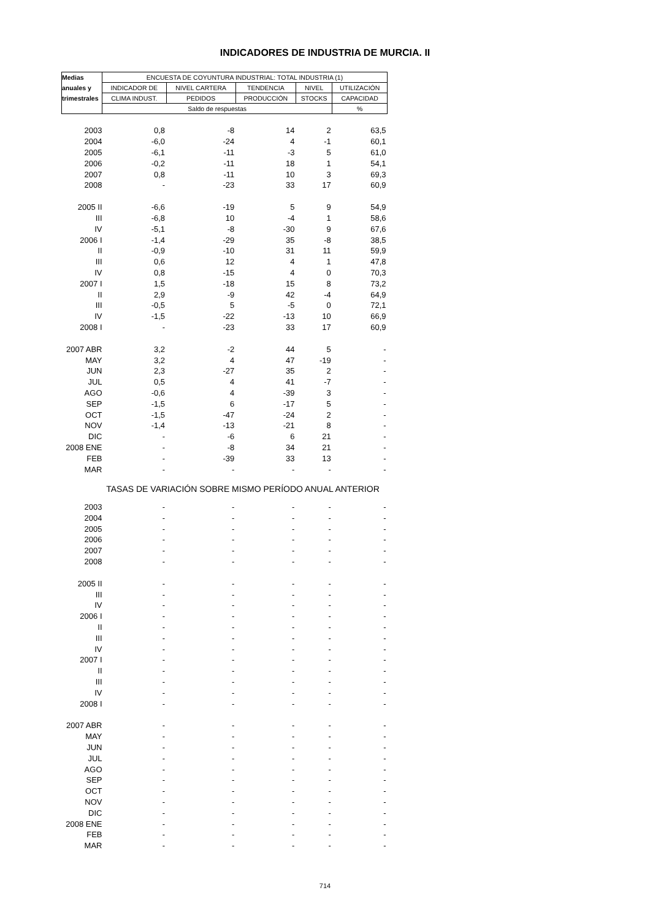INDICADORES DE INDUSTRIA DE MURCIA. II
| Medias | ENCUESTA DE COYUNTURA INDUSTRIAL: TOTAL INDUSTRIA (1) | | | | |
| --- | --- | --- | --- | --- | --- |
| anuales y | INDICADOR DE | NIVEL CARTERA | TENDENCIA | NIVEL | UTILIZACIÓN |
| trimestrales | CLIMA INDUST. | PEDIDOS | PRODUCCIÓN | STOCKS | CAPACIDAD |
| | Saldo de respuestas | | | | % |
| 2003 | 0,8 | -8 | 14 | 2 | 63,5 |
| 2004 | -6,0 | -24 | 4 | -1 | 60,1 |
| 2005 | -6,1 | -11 | -3 | 5 | 61,0 |
| 2006 | -0,2 | -11 | 18 | 1 | 54,1 |
| 2007 | 0,8 | -11 | 10 | 3 | 69,3 |
| 2008 | - | -23 | 33 | 17 | 60,9 |
| 2005 II | -6,6 | -19 | 5 | 9 | 54,9 |
| III | -6,8 | 10 | -4 | 1 | 58,6 |
| IV | -5,1 | -8 | -30 | 9 | 67,6 |
| 2006 I | -1,4 | -29 | 35 | -8 | 38,5 |
| II | -0,9 | -10 | 31 | 11 | 59,9 |
| III | 0,6 | 12 | 4 | 1 | 47,8 |
| IV | 0,8 | -15 | 4 | 0 | 70,3 |
| 2007 I | 1,5 | -18 | 15 | 8 | 73,2 |
| II | 2,9 | -9 | 42 | -4 | 64,9 |
| III | -0,5 | 5 | -5 | 0 | 72,1 |
| IV | -1,5 | -22 | -13 | 10 | 66,9 |
| 2008 I | - | -23 | 33 | 17 | 60,9 |
| 2007 ABR | 3,2 | -2 | 44 | 5 | - |
| MAY | 3,2 | 4 | 47 | -19 | - |
| JUN | 2,3 | -27 | 35 | 2 | - |
| JUL | 0,5 | 4 | 41 | -7 | - |
| AGO | -0,6 | 4 | -39 | 3 | - |
| SEP | -1,5 | 6 | -17 | 5 | - |
| OCT | -1,5 | -47 | -24 | 2 | - |
| NOV | -1,4 | -13 | -21 | 8 | - |
| DIC | - | -6 | 6 | 21 | - |
| 2008 ENE | - | -8 | 34 | 21 | - |
| FEB | - | -39 | 33 | 13 | - |
| MAR | - | - | - | - | - |
| TASAS DE VARIACIÓN SOBRE MISMO PERÍODO ANUAL ANTERIOR | | | | | |
| 2003 | - | - | - | - | - |
| 2004 | - | - | - | - | - |
| 2005 | - | - | - | - | - |
| 2006 | - | - | - | - | - |
| 2007 | - | - | - | - | - |
| 2008 | - | - | - | - | - |
| 2005 II | - | - | - | - | - |
| III | - | - | - | - | - |
| IV | - | - | - | - | - |
| 2006 I | - | - | - | - | - |
| II | - | - | - | - | - |
| III | - | - | - | - | - |
| IV | - | - | - | - | - |
| 2007 I | - | - | - | - | - |
| II | - | - | - | - | - |
| III | - | - | - | - | - |
| IV | - | - | - | - | - |
| 2008 I | - | - | - | - | - |
| 2007 ABR | - | - | - | - | - |
| MAY | - | - | - | - | - |
| JUN | - | - | - | - | - |
| JUL | - | - | - | - | - |
| AGO | - | - | - | - | - |
| SEP | - | - | - | - | - |
| OCT | - | - | - | - | - |
| NOV | - | - | - | - | - |
| DIC | - | - | - | - | - |
| 2008 ENE | - | - | - | - | - |
| FEB | - | - | - | - | - |
| MAR | - | - | - | - | - |
714